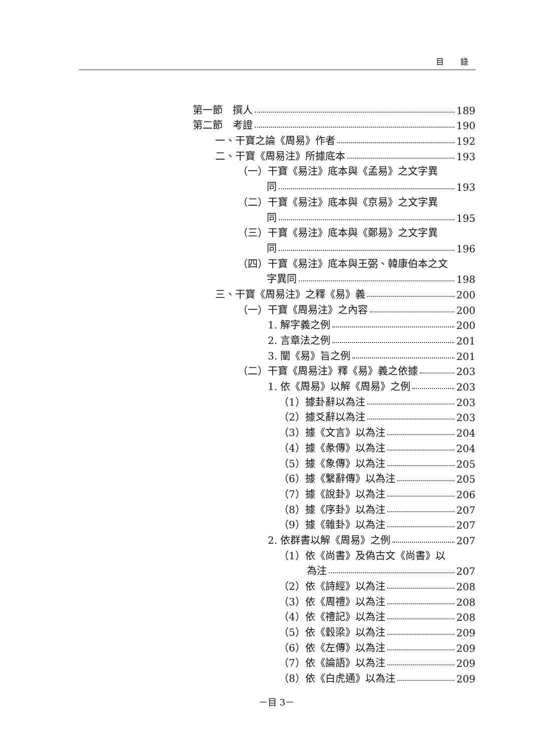目 錄
第一節　撰人 189
第二節　考證 190
一、干寶之論《周易》作者 192
二、干寶《周易注》所據底本 193
（一）干寶《易注》底本與《孟易》之文字異
同 193
（二）干寶《易注》底本與《京易》之文字異
同 195
（三）干寶《易注》底本與《鄭易》之文字異
同 196
（四）干寶《易注》底本與王弼、韓康伯本之文
字異同 198
三、干寶《周易注》之釋《易》義 200
（一）干寶《周易注》之內容 200
1. 解字義之例 200
2. 言章法之例 201
3. 闡《易》旨之例 201
（二）干寶《周易注》釋《易》義之依據 203
1. 依《周易》以解《周易》之例 203
（1）據卦辭以為注 203
（2）據爻辭以為注 203
（3）據《文言》以為注 204
（4）據《彖傳》以為注 204
（5）據《象傳》以為注 205
（6）據《繫辭傳》以為注 205
（7）據《說卦》以為注 206
（8）據《序卦》以為注 207
（9）據《雜卦》以為注 207
2. 依群書以解《周易》之例 207
（1）依《尚書》及偽古文《尚書》以
為注 207
（2）依《詩經》以為注 208
（3）依《周禮》以為注 208
（4）依《禮記》以為注 208
（5）依《穀梁》以為注 209
（6）依《左傳》以為注 209
（7）依《論語》以為注 209
（8）依《白虎通》以為注 209
－目 3－